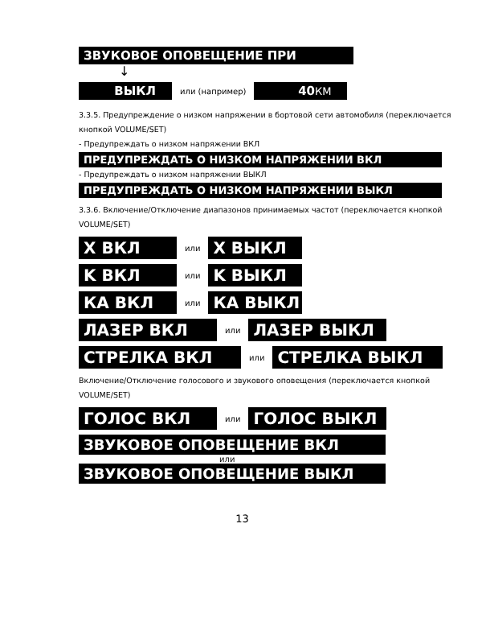ЗВУКОВОЕ ОПОВЕЩЕНИЕ ПРИ
↓
ВЫКЛ или (например) 40КМ
3.3.5. Предупреждение о низком напряжении в бортовой сети автомобиля (переключается кнопкой VOLUME/SET)
- Предупреждать о низком напряжении ВКЛ
ПРЕДУПРЕЖДАТЬ О НИЗКОМ НАПРЯЖЕНИИ ВКЛ
- Предупреждать о низком напряжении ВЫКЛ
ПРЕДУПРЕЖДАТЬ О НИЗКОМ НАПРЯЖЕНИИ ВЫКЛ
3.3.6. Включение/Отключение диапазонов принимаемых частот (переключается кнопкой VOLUME/SET)
X ВКЛ или X ВЫКЛ
K ВКЛ или K ВЫКЛ
КА ВКЛ или КА ВЫКЛ
ЛАЗЕР ВКЛ или ЛАЗЕР ВЫКЛ
СТРЕЛКА ВКЛ или СТРЕЛКА ВЫКЛ
Включение/Отключение голосового и звукового оповещения (переключается кнопкой VOLUME/SET)
ГОЛОС ВКЛ или ГОЛОС ВЫКЛ
ЗВУКОВОЕ ОПОВЕЩЕНИЕ ВКЛ
или
ЗВУКОВОЕ ОПОВЕЩЕНИЕ ВЫКЛ
13